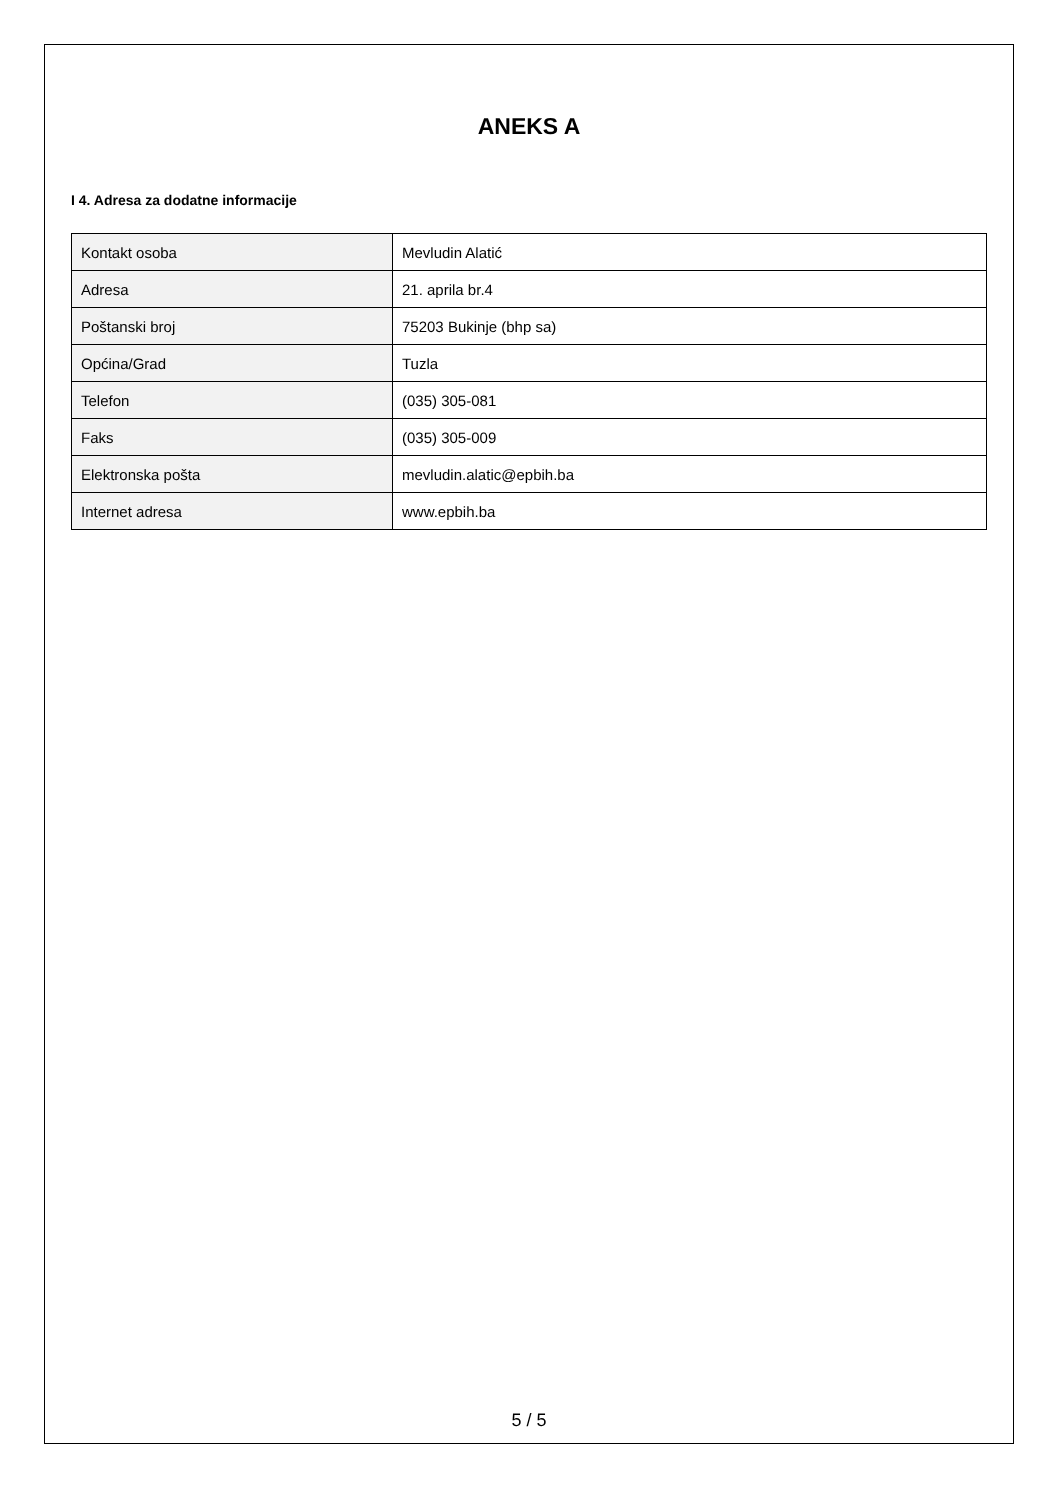ANEKS A
I 4. Adresa za dodatne informacije
| Kontakt osoba | Mevludin Alatić |
| Adresa | 21. aprila br.4 |
| Poštanski broj | 75203 Bukinje (bhp sa) |
| Općina/Grad | Tuzla |
| Telefon | (035) 305-081 |
| Faks | (035) 305-009 |
| Elektronska pošta | mevludin.alatic@epbih.ba |
| Internet adresa | www.epbih.ba |
5 / 5